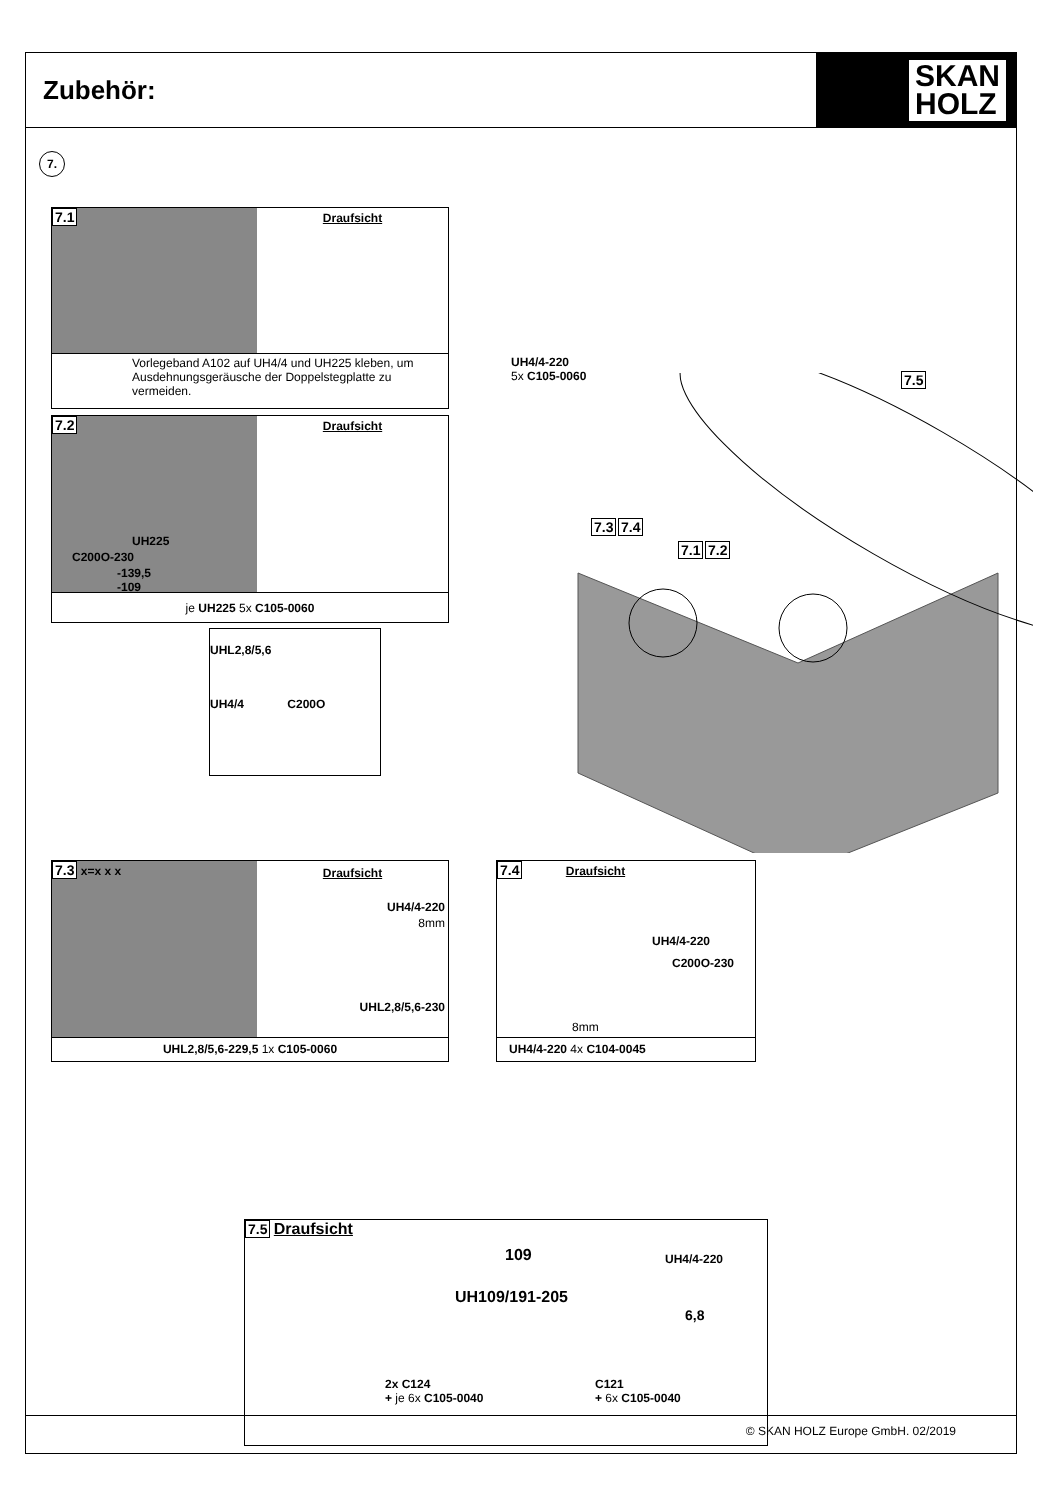Zubehör:
SKAN
HOLZ
7.
7.1
Draufsicht
Vorlegeband A102 auf UH4/4 und UH225 kleben, um Ausdehnungsgeräusche der Doppelstegplatte zu vermeiden.
7.2
UH225
C200O-230
-139,5
-109
Draufsicht
je UH225 5x C105-0060
UHL2,8/5,6
UH4/4 C200O
UH4/4-220
5x C105-0060
7.5
7.3 7.4
7.1 7.2
7.3 x=x x x
Draufsicht
UH4/4-220
8mm
UHL2,8/5,6-230
UHL2,8/5,6-229,5 1x C105-0060
7.4 Draufsicht
UH4/4-220
C200O-230
8mm
UH4/4-220 4x C104-0045
7.5 Draufsicht
109 UH4/4-220
UH109/191-205
6,8
2x C124
+ je 6x C105-0040
C121
+ 6x C105-0040
© SKAN HOLZ Europe GmbH. 02/2019